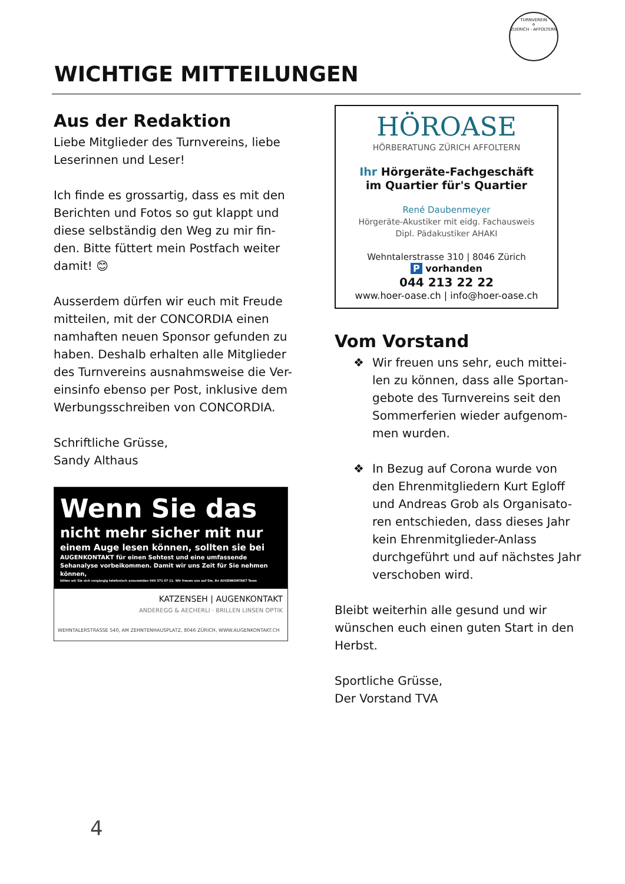TURNVEREIN
✡
ZUERICH - AFFOLTERN
WICHTIGE MITTEILUNGEN
Aus der Redaktion
Liebe Mitglieder des Turnvereins, liebe Leserinnen und Leser!
Ich finde es grossartig, dass es mit den Berichten und Fotos so gut klappt und diese selbständig den Weg zu mir fin-den. Bitte füttert mein Postfach weiter damit! 😊
Ausserdem dürfen wir euch mit Freude mitteilen, mit der CONCORDIA einen namhaften neuen Sponsor gefunden zu haben. Deshalb erhalten alle Mitglieder des Turnvereins ausnahmsweise die Ver-einsinfo ebenso per Post, inklusive dem Werbungsschreiben von CONCORDIA.
Schriftliche Grüsse,
Sandy Althaus
Wenn Sie das
nicht mehr sicher mit nur
einem Auge lesen können, sollten sie bei
AUGENKONTAKT für einen Sehtest und eine umfassende Sehanalyse vorbeikommen. Damit wir uns Zeit für Sie nehmen können,
bitten wir Sie sich vorgängig telefonisch anzumelden 044 371 07 11. Wir freuen uns auf Sie, ihr AUGENKONTAKT Team
KATZENSEH | AUGENKONTAKT
ANDEREGG & AECHERLI · BRILLEN LINSEN OPTIK
WEHNTALERSTRASSE 540, AM ZEHNTENHAUSPLATZ, 8046 ZÜRICH, WWW.AUGENKONTAKT.CH
HÖROASE
HÖRBERATUNG ZÜRICH AFFOLTERN
Ihr Hörgeräte-Fachgeschäft
im Quartier für's Quartier
René Daubenmeyer
Hörgeräte-Akustiker mit eidg. Fachausweis
Dipl. Pädakustiker AHAKI
Wehntalerstrasse 310 | 8046 Zürich
P vorhanden
044 213 22 22
www.hoer-oase.ch | info@hoer-oase.ch
Vom Vorstand
❖ Wir freuen uns sehr, euch mittei-len zu können, dass alle Sportan-gebote des Turnvereins seit den Sommerferien wieder aufgenom-men wurden.
❖ In Bezug auf Corona wurde von den Ehrenmitgliedern Kurt Egloff und Andreas Grob als Organisato-ren entschieden, dass dieses Jahr kein Ehrenmitglieder-Anlass durchgeführt und auf nächstes Jahr verschoben wird.
Bleibt weiterhin alle gesund und wir wünschen euch einen guten Start in den Herbst.
Sportliche Grüsse,
Der Vorstand TVA
4